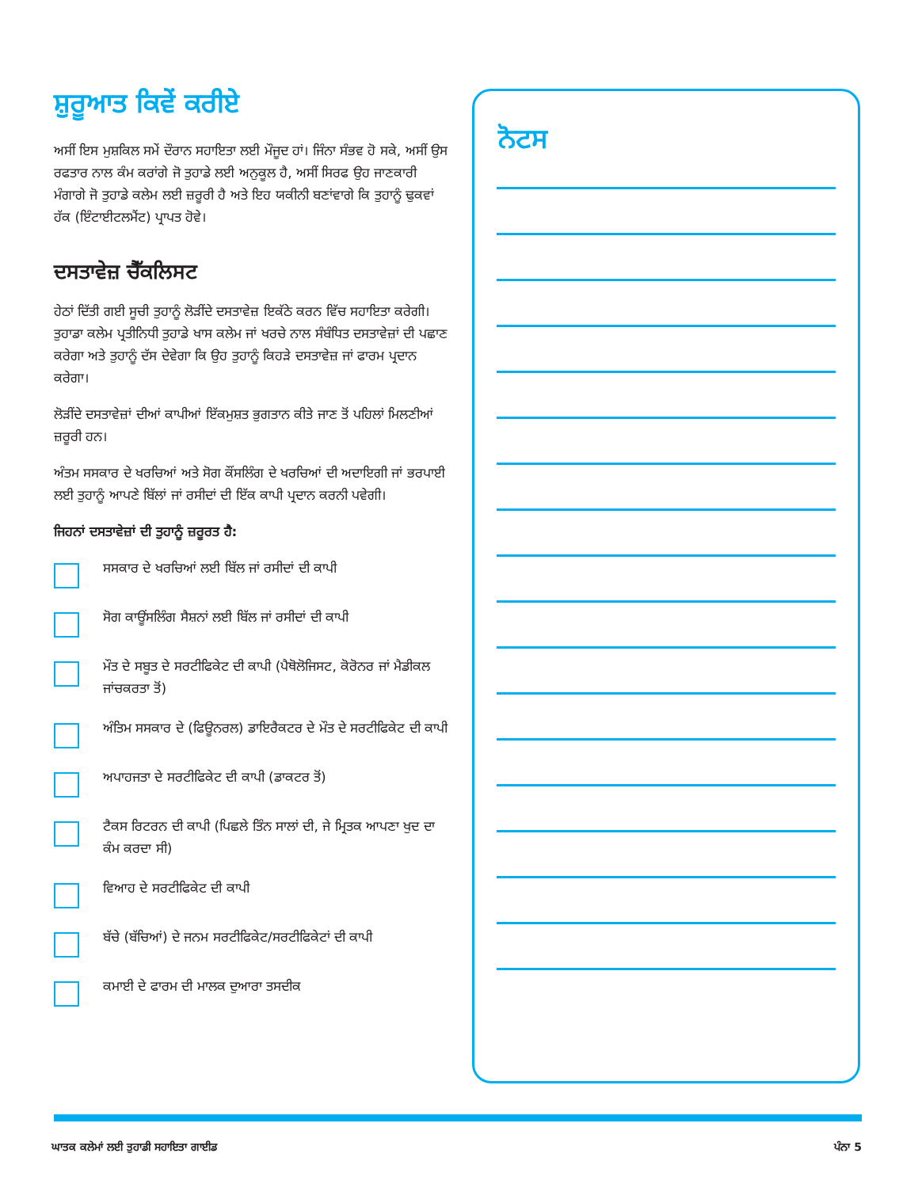ਸ਼ੁਰੂਆਤ ਕਿਵੇਂ ਕਰੀਏ
ਅਸੀਂ ਇਸ ਮੁਸ਼ਕਿਲ ਸਮੇਂ ਦੌਰਾਨ ਸਹਾਇਤਾ ਲਈ ਮੌਜੂਦ ਹਾਂ। ਜਿੰਨਾ ਸੰਭਵ ਹੋ ਸਕੇ, ਅਸੀਂ ਉਸ ਰਫਤਾਰ ਨਾਲ ਕੰਮ ਕਰਾਂਗੇ ਜੋ ਤੁਹਾਡੇ ਲਈ ਅਨੁਕੂਲ ਹੈ, ਅਸੀਂ ਸਿਰਫ ਉਹ ਜਾਣਕਾਰੀ ਮੰਗਾਗੇ ਜੋ ਤੁਹਾਡੇ ਕਲੇਮ ਲਈ ਜ਼ਰੂਰੀ ਹੈ ਅਤੇ ਇਹ ਯਕੀਨੀ ਬਣਾਂਵਾਗੇ ਕਿ ਤੁਹਾਨੂੰ ਢੁਕਵਾਂ ਹੱਕ (ਇੰਟਾਈਟਲਮੈਂਟ) ਪ੍ਰਾਪਤ ਹੋਵੇ।
ਦਸਤਾਵੇਜ਼ ਚੈੱਕਲਿਸਟ
ਹੇਠਾਂ ਦਿੱਤੀ ਗਈ ਸੂਚੀ ਤੁਹਾਨੂੰ ਲੋੜੀਂਦੇ ਦਸਤਾਵੇਜ਼ ਇਕੱਠੇ ਕਰਨ ਵਿੱਚ ਸਹਾਇਤਾ ਕਰੇਗੀ। ਤੁਹਾਡਾ ਕਲੇਮ ਪ੍ਰਤੀਨਿਧੀ ਤੁਹਾਡੇ ਖਾਸ ਕਲੇਮ ਜਾਂ ਖਰਚੇ ਨਾਲ ਸੰਬੰਧਿਤ ਦਸਤਾਵੇਜ਼ਾਂ ਦੀ ਪਛਾਣ ਕਰੇਗਾ ਅਤੇ ਤੁਹਾਨੂੰ ਦੱਸ ਦੇਵੇਗਾ ਕਿ ਉਹ ਤੁਹਾਨੂੰ ਕਿਹੜੇ ਦਸਤਾਵੇਜ਼ ਜਾਂ ਫਾਰਮ ਪ੍ਰਦਾਨ ਕਰੇਗਾ।
ਲੋੜੀਂਦੇ ਦਸਤਾਵੇਜ਼ਾਂ ਦੀਆਂ ਕਾਪੀਆਂ ਇੱਕਮੁਸ਼ਤ ਭੁਗਤਾਨ ਕੀਤੇ ਜਾਣ ਤੋਂ ਪਹਿਲਾਂ ਮਿਲਣੀਆਂ ਜ਼ਰੂਰੀ ਹਨ।
ਅੰਤਮ ਸਸਕਾਰ ਦੇ ਖਰਚਿਆਂ ਅਤੇ ਸੋਗ ਕੌਂਸਲਿੰਗ ਦੇ ਖਰਚਿਆਂ ਦੀ ਅਦਾਇਗੀ ਜਾਂ ਭਰਪਾਈ ਲਈ ਤੁਹਾਨੂੰ ਆਪਣੇ ਬਿੱਲਾਂ ਜਾਂ ਰਸੀਦਾਂ ਦੀ ਇੱਕ ਕਾਪੀ ਪ੍ਰਦਾਨ ਕਰਨੀ ਪਵੇਗੀ।
ਜਿਹਨਾਂ ਦਸਤਾਵੇਜ਼ਾਂ ਦੀ ਤੁਹਾਨੂੰ ਜ਼ਰੂਰਤ ਹੈ:
ਸਸਕਾਰ ਦੇ ਖਰਚਿਆਂ ਲਈ ਬਿੱਲ ਜਾਂ ਰਸੀਦਾਂ ਦੀ ਕਾਪੀ
ਸੋਗ ਕਾਊਂਸਲਿੰਗ ਸੈਸ਼ਨਾਂ ਲਈ ਬਿੱਲ ਜਾਂ ਰਸੀਦਾਂ ਦੀ ਕਾਪੀ
ਮੌਤ ਦੇ ਸਬੂਤ ਦੇ ਸਰਟੀਫਿਕੇਟ ਦੀ ਕਾਪੀ (ਪੈਥੋਲੋਜਿਸਟ, ਕੋਰੋਨਰ ਜਾਂ ਮੈਡੀਕਲ ਜਾਂਚਕਰਤਾ ਤੋਂ)
ਅੰਤਿਮ ਸਸਕਾਰ ਦੇ (ਫਿਊਨਰਲ) ਡਾਇਰੈਕਟਰ ਦੇ ਮੌਤ ਦੇ ਸਰਟੀਫਿਕੇਟ ਦੀ ਕਾਪੀ
ਅਪਾਹਜਤਾ ਦੇ ਸਰਟੀਫਿਕੇਟ ਦੀ ਕਾਪੀ (ਡਾਕਟਰ ਤੋਂ)
ਟੈਕਸ ਰਿਟਰਨ ਦੀ ਕਾਪੀ (ਪਿਛਲੇ ਤਿੰਨ ਸਾਲਾਂ ਦੀ, ਜੇ ਮ੍ਰਿਤਕ ਆਪਣਾ ਖੁਦ ਦਾ ਕੰਮ ਕਰਦਾ ਸੀ)
ਵਿਆਹ ਦੇ ਸਰਟੀਫਿਕੇਟ ਦੀ ਕਾਪੀ
ਬੱਚੇ (ਬੱਚਿਆਂ) ਦੇ ਜਨਮ ਸਰਟੀਫਿਕੇਟ/ਸਰਟੀਫਿਕੇਟਾਂ ਦੀ ਕਾਪੀ
ਕਮਾਈ ਦੇ ਫਾਰਮ ਦੀ ਮਾਲਕ ਦੁਆਰਾ ਤਸਦੀਕ
ਨੋਟਸ
ਘਾਤਕ ਕਲੇਮਾਂ ਲਈ ਤੁਹਾਡੀ ਸਹਾਇਤਾ ਗਾਈਡ ਪੰਨਾ 5